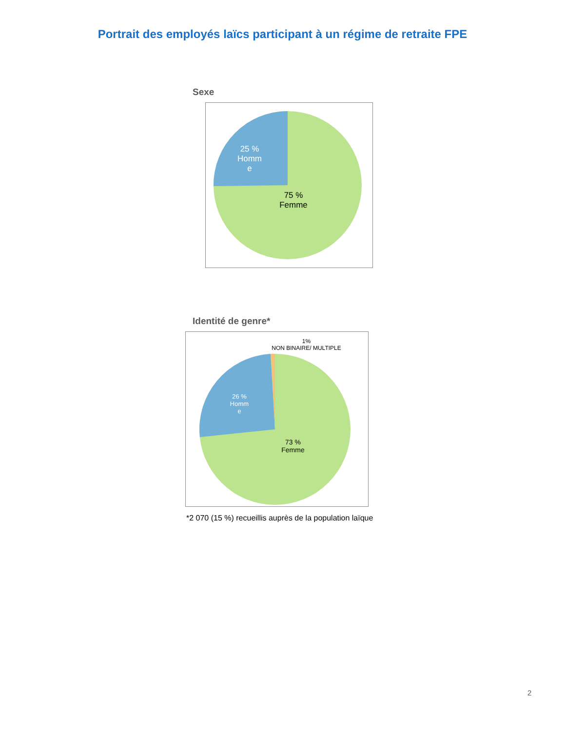Portrait des employés laïcs participant à un régime de retraite FPE
Sexe
25 %
Homm
e
75 %
Femme
Identité de genre*
1%
NON BINAIRE/ MULTIPLE
26 %
Homm
e
73 %
Femme
*2 070 (15 %) recueillis auprès de la population laïque
2